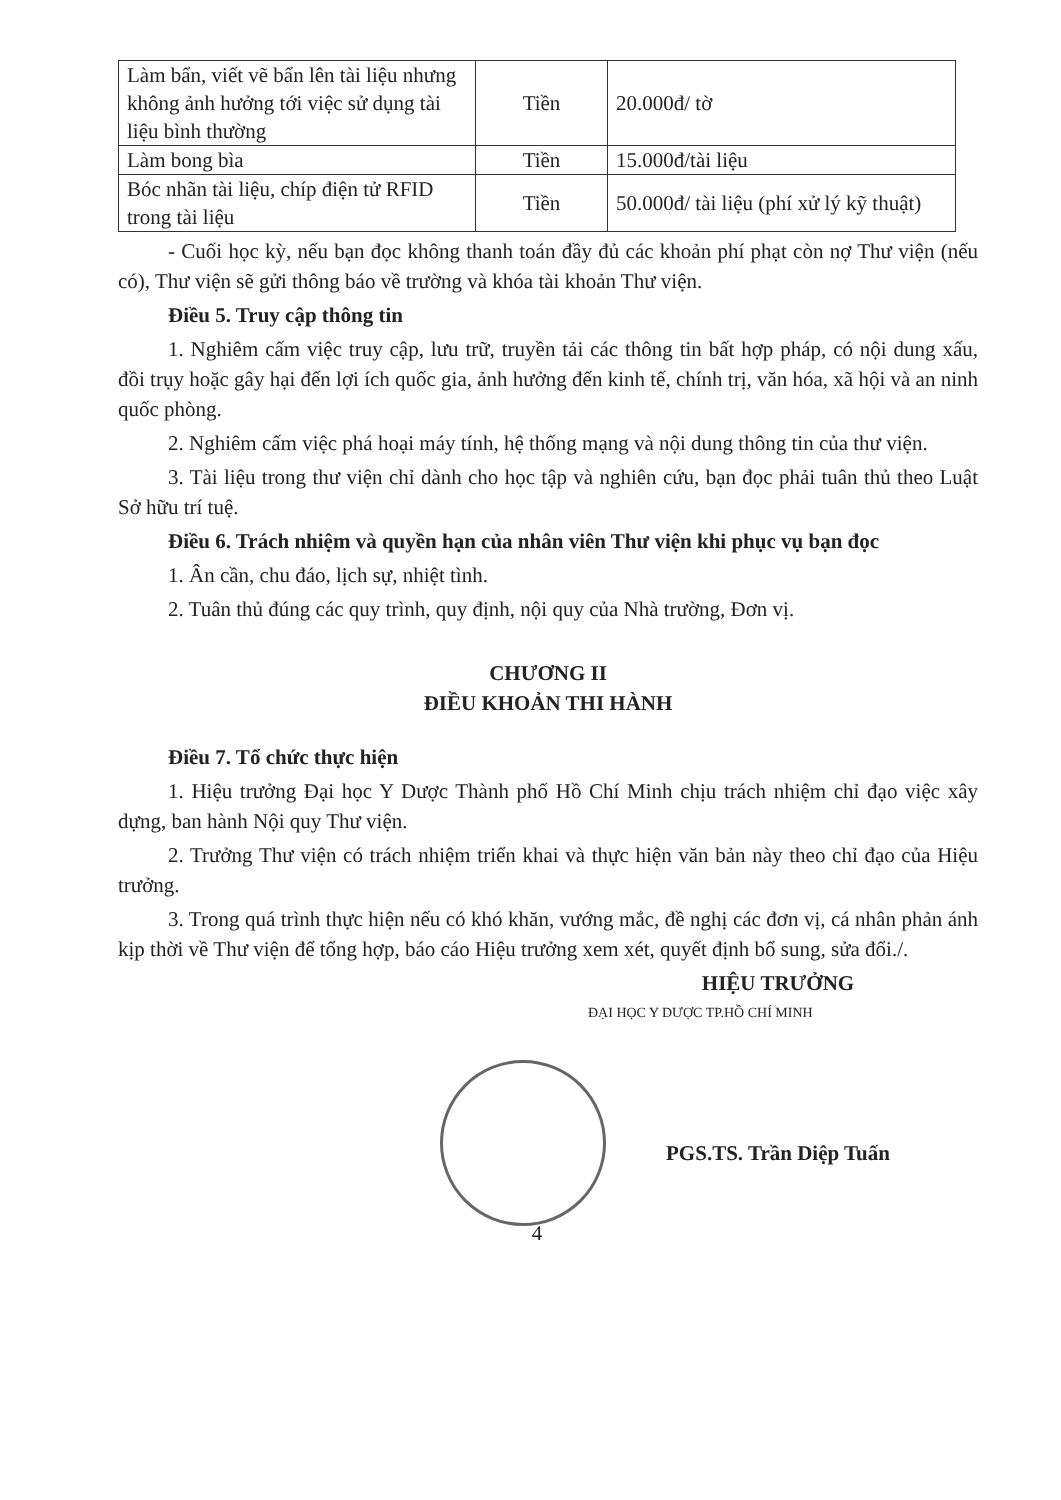| Làm bẩn, viết vẽ bẩn lên tài liệu nhưng không ảnh hưởng tới việc sử dụng tài liệu bình thường | Tiền | 20.000đ/ tờ |
| Làm bong bìa | Tiền | 15.000đ/tài liệu |
| Bóc nhãn tài liệu, chíp điện tử RFID trong tài liệu | Tiền | 50.000đ/ tài liệu (phí xử lý kỹ thuật) |
- Cuối học kỳ, nếu bạn đọc không thanh toán đầy đủ các khoản phí phạt còn nợ Thư viện (nếu có), Thư viện sẽ gửi thông báo về trường và khóa tài khoản Thư viện.
Điều 5. Truy cập thông tin
1. Nghiêm cấm việc truy cập, lưu trữ, truyền tải các thông tin bất hợp pháp, có nội dung xấu, đồi trụy hoặc gây hại đến lợi ích quốc gia, ảnh hưởng đến kinh tế, chính trị, văn hóa, xã hội và an ninh quốc phòng.
2. Nghiêm cấm việc phá hoại máy tính, hệ thống mạng và nội dung thông tin của thư viện.
3. Tài liệu trong thư viện chỉ dành cho học tập và nghiên cứu, bạn đọc phải tuân thủ theo Luật Sở hữu trí tuệ.
Điều 6. Trách nhiệm và quyền hạn của nhân viên Thư viện khi phục vụ bạn đọc
1. Ân cần, chu đáo, lịch sự, nhiệt tình.
2. Tuân thủ đúng các quy trình, quy định, nội quy của Nhà trường, Đơn vị.
CHƯƠNG II
ĐIỀU KHOẢN THI HÀNH
Điều 7. Tổ chức thực hiện
1. Hiệu trưởng Đại học Y Dược Thành phố Hồ Chí Minh chịu trách nhiệm chỉ đạo việc xây dựng, ban hành Nội quy Thư viện.
2. Trưởng Thư viện có trách nhiệm triển khai và thực hiện văn bản này theo chỉ đạo của Hiệu trưởng.
3. Trong quá trình thực hiện nếu có khó khăn, vướng mắc, đề nghị các đơn vị, cá nhân phản ánh kịp thời về Thư viện để tổng hợp, báo cáo Hiệu trưởng xem xét, quyết định bổ sung, sửa đổi./.
HIỆU TRƯỞNG
ĐẠI HỌC Y DƯỢC TP.HỒ CHÍ MINH
PGS.TS. Trần Diệp Tuấn
4